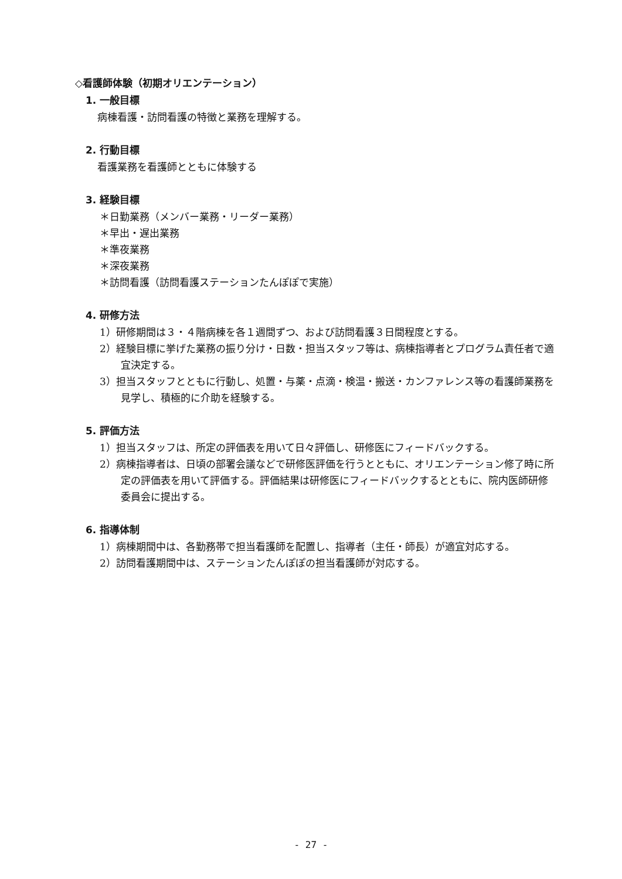◇看護師体験（初期オリエンテーション）
1. 一般目標
病棟看護・訪問看護の特徴と業務を理解する。
2. 行動目標
看護業務を看護師とともに体験する
3. 経験目標
＊日勤業務（メンバー業務・リーダー業務）
＊早出・遅出業務
＊準夜業務
＊深夜業務
＊訪問看護（訪問看護ステーションたんぽぽで実施）
4. 研修方法
1）研修期間は３・４階病棟を各１週間ずつ、および訪問看護３日間程度とする。
2）経験目標に挙げた業務の振り分け・日数・担当スタッフ等は、病棟指導者とプログラム責任者で適宜決定する。
3）担当スタッフとともに行動し、処置・与薬・点滴・検温・搬送・カンファレンス等の看護師業務を見学し、積極的に介助を経験する。
5. 評価方法
1）担当スタッフは、所定の評価表を用いて日々評価し、研修医にフィードバックする。
2）病棟指導者は、日頃の部署会議などで研修医評価を行うとともに、オリエンテーション修了時に所定の評価表を用いて評価する。評価結果は研修医にフィードバックするとともに、院内医師研修委員会に提出する。
6. 指導体制
1）病棟期間中は、各勤務帯で担当看護師を配置し、指導者（主任・師長）が適宜対応する。
2）訪問看護期間中は、ステーションたんぽぽの担当看護師が対応する。
- 27 -